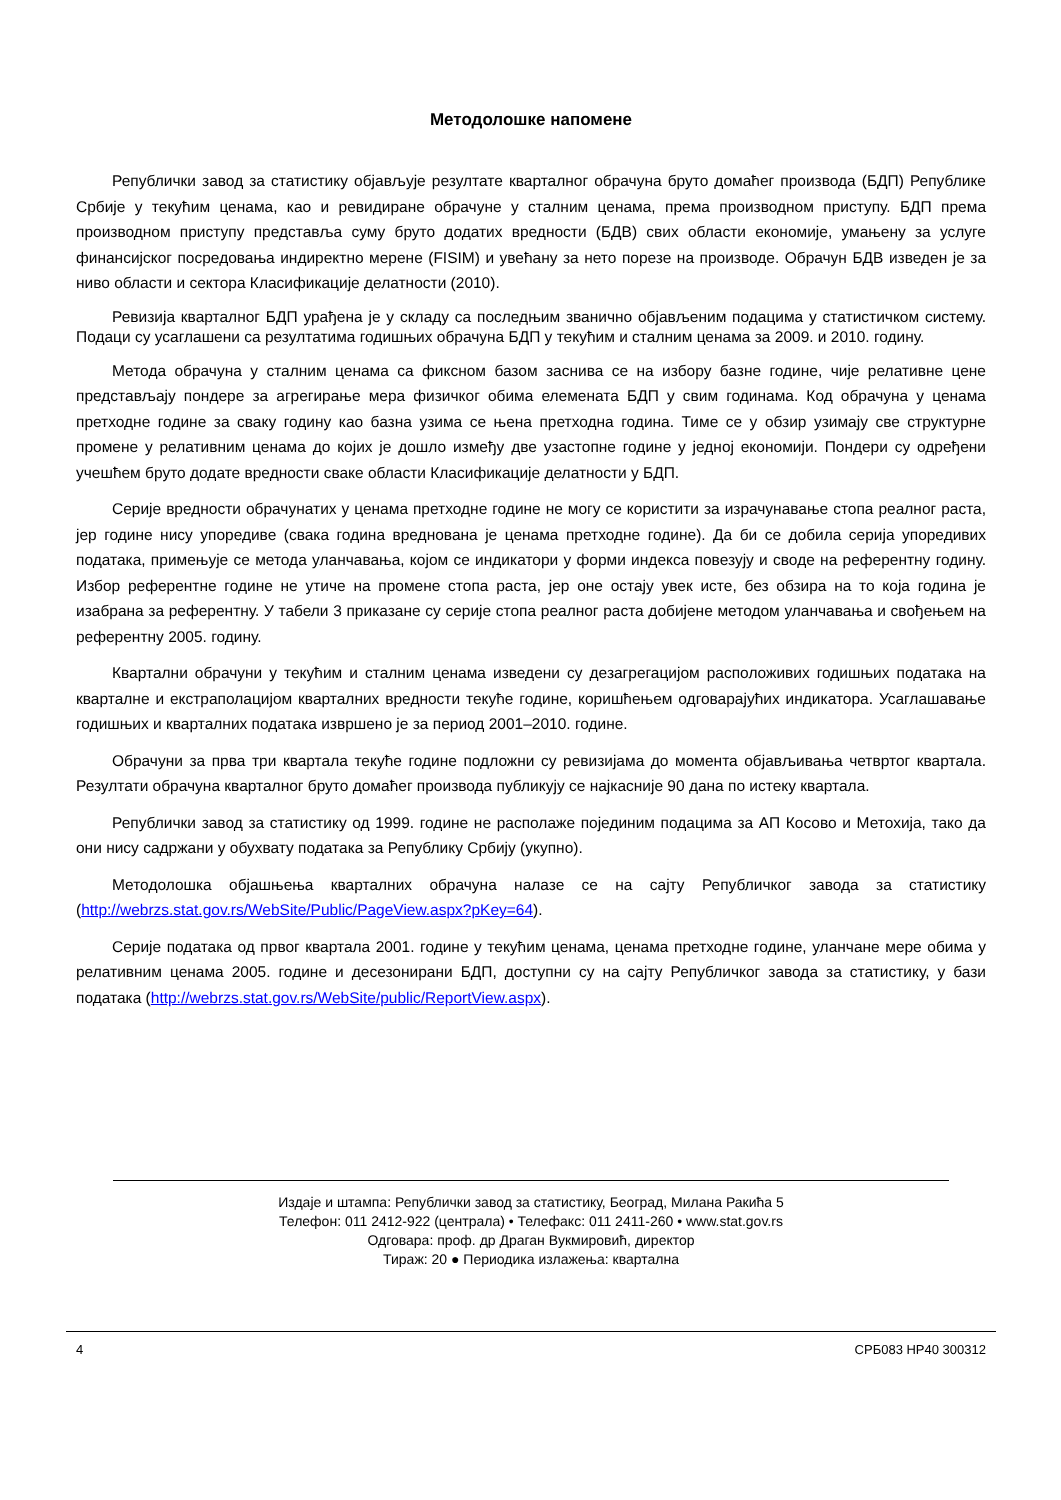Методолошке напомене
Републички завод за статистику објављује резултате кварталног обрачуна бруто домаћег производа (БДП) Републике Србије у текућим ценама, као и ревидиране обрачуне у сталним ценама, према производном приступу. БДП према производном приступу представља суму бруто додатих вредности (БДВ) свих области економије, умањену за услуге финансијског посредовања индиректно мерене (FISIM) и увећану за нето порезе на производе. Обрачун БДВ изведен је за ниво области и сектора Класификације делатности (2010).
Ревизија кварталног БДП урађена је у складу са последњим званично објављеним подацима у статистичком систему. Подаци су усаглашени са резултатима годишњих обрачуна БДП у текућим и сталним ценама за 2009. и 2010. годину.
Метода обрачуна у сталним ценама са фиксном базом заснива се на избору базне године, чије релативне цене представљају пондере за агрегирање мера физичког обима елемената БДП у свим годинама. Код обрачуна у ценама претходне године за сваку годину као базна узима се њена претходна година. Тиме се у обзир узимају све структурне промене у релативним ценама до којих је дошло између две узастопне године у једној економији. Пондери су одређени учешћем бруто додате вредности сваке области Класификације делатности у БДП.
Серије вредности обрачунатих у ценама претходне године не могу се користити за израчунавање стопа реалног раста, јер године нису упоредиве (свака година вреднована је ценама претходне године). Да би се добила серија упоредивих података, примењује се метода уланчавања, којом се индикатори у форми индекса повезују и своде на референтну годину. Избор референтне године не утиче на промене стопа раста, јер оне остају увек исте, без обзира на то која година је изабрана за референтну. У табели 3 приказане су серије стопа реалног раста добијене методом уланчавања и свођењем на референтну 2005. годину.
Квартални обрачуни у текућим и сталним ценама изведени су дезагрегацијом расположивих годишњих података на кварталне и екстраполацијом кварталних вредности текуће године, коришћењем одговарајућих индикатора. Усаглашавање годишњих и кварталних података извршено је за период 2001–2010. године.
Обрачуни за прва три квартала текуће године подложни су ревизијама до момента објављивања четвртог квартала. Резултати обрачуна кварталног бруто домаћег производа публикују се најкасније 90 дана по истеку квартала.
Републички завод за статистику од 1999. године не располаже појединим подацима за АП Косово и Метохија, тако да они нису садржани у обухвату података за Републику Србију (укупно).
Методолошка објашњења кварталних обрачуна налазе се на сајту Републичког завода за статистику (http://webrzs.stat.gov.rs/WebSite/Public/PageView.aspx?pKey=64).
Серије података од првог квартала 2001. године у текућим ценама, ценама претходне године, уланчане мере обима у релативним ценама 2005. године и десезонирани БДП, доступни су на сајту Републичког завода за статистику, у бази података (http://webrzs.stat.gov.rs/WebSite/public/ReportView.aspx).
Издаје и штампа: Републички завод за статистику, Београд, Милана Ракића 5
Телефон: 011 2412-922 (централа) • Телефакс: 011 2411-260 • www.stat.gov.rs
Одговара: проф. др Драган Вукмировић, директор
Тираж: 20 ● Периодика излажења: квартална
4 СРБ083 НР40 300312